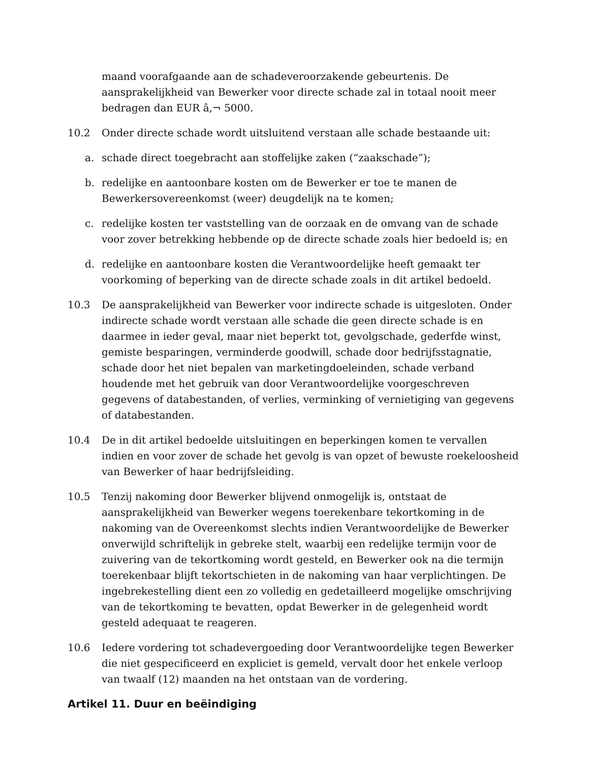maand voorafgaande aan de schadeveroorzakende gebeurtenis. De aansprakelijkheid van Bewerker voor directe schade zal in totaal nooit meer bedragen dan EUR â‚¬ 5000.
10.2 Onder directe schade wordt uitsluitend verstaan alle schade bestaande uit:
a. schade direct toegebracht aan stoffelijke zaken (“zaakschade”);
b. redelijke en aantoonbare kosten om de Bewerker er toe te manen de Bewerkersovereenkomst (weer) deugdelijk na te komen;
c. redelijke kosten ter vaststelling van de oorzaak en de omvang van de schade voor zover betrekking hebbende op de directe schade zoals hier bedoeld is; en
d. redelijke en aantoonbare kosten die Verantwoordelijke heeft gemaakt ter voorkoming of beperking van de directe schade zoals in dit artikel bedoeld.
10.3 De aansprakelijkheid van Bewerker voor indirecte schade is uitgesloten. Onder indirecte schade wordt verstaan alle schade die geen directe schade is en daarmee in ieder geval, maar niet beperkt tot, gevolgschade, gederfde winst, gemiste besparingen, verminderde goodwill, schade door bedrijfsstagnatie, schade door het niet bepalen van marketingdoeleinden, schade verband houdende met het gebruik van door Verantwoordelijke voorgeschreven gegevens of databestanden, of verlies, verminking of vernietiging van gegevens of databestanden.
10.4 De in dit artikel bedoelde uitsluitingen en beperkingen komen te vervallen indien en voor zover de schade het gevolg is van opzet of bewuste roekeloosheid van Bewerker of haar bedrijfsleiding.
10.5 Tenzij nakoming door Bewerker blijvend onmogelijk is, ontstaat de aansprakelijkheid van Bewerker wegens toerekenbare tekortkoming in de nakoming van de Overeenkomst slechts indien Verantwoordelijke de Bewerker onverwijld schriftelijk in gebreke stelt, waarbij een redelijke termijn voor de zuivering van de tekortkoming wordt gesteld, en Bewerker ook na die termijn toerekenbaar blijft tekortschieten in de nakoming van haar verplichtingen. De ingebrekestelling dient een zo volledig en gedetailleerd mogelijke omschrijving van de tekortkoming te bevatten, opdat Bewerker in de gelegenheid wordt gesteld adequaat te reageren.
10.6 Iedere vordering tot schadevergoeding door Verantwoordelijke tegen Bewerker die niet gespecificeerd en expliciet is gemeld, vervalt door het enkele verloop van twaalf (12) maanden na het ontstaan van de vordering.
Artikel 11. Duur en beëindiging